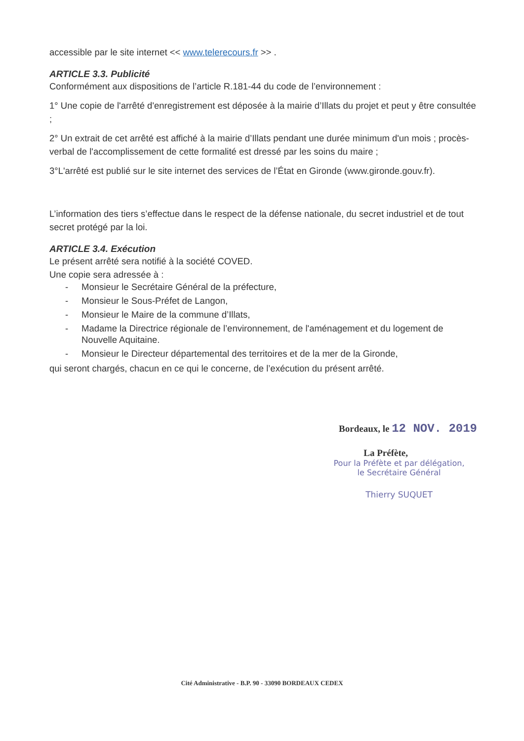accessible par le site internet << www.telerecours.fr >> .
ARTICLE 3.3. Publicité
Conformément aux dispositions de l’article R.181-44 du code de l’environnement :
1° Une copie de l'arrêté d'enregistrement est déposée à la mairie d’Illats du projet et peut y être consultée ;
2° Un extrait de cet arrêté est affiché à la mairie d’Illats pendant une durée minimum d'un mois ; procès-verbal de l'accomplissement de cette formalité est dressé par les soins du maire ;
3°L'arrêté est publié sur le site internet des services de l’État en Gironde (www.gironde.gouv.fr).
L’information des tiers s’effectue dans le respect de la défense nationale, du secret industriel et de tout secret protégé par la loi.
ARTICLE 3.4. Exécution
Le présent arrêté sera notifié à la société COVED.
Une copie sera adressée à :
- Monsieur le Secrétaire Général de la préfecture,
- Monsieur le Sous-Préfet de Langon,
- Monsieur le Maire de la commune d’Illats,
- Madame la Directrice régionale de l’environnement, de l'aménagement et du logement de Nouvelle Aquitaine.
- Monsieur le Directeur départemental des territoires et de la mer de la Gironde,
qui seront chargés, chacun en ce qui le concerne, de l’exécution du présent arrêté.
Bordeaux, le 12 NOV. 2019
La Préfète,
Pour la Préfète et par délégation,
le Secrétaire Général
Thierry SUQUET
Cité Administrative - B.P. 90 - 33090 BORDEAUX CEDEX